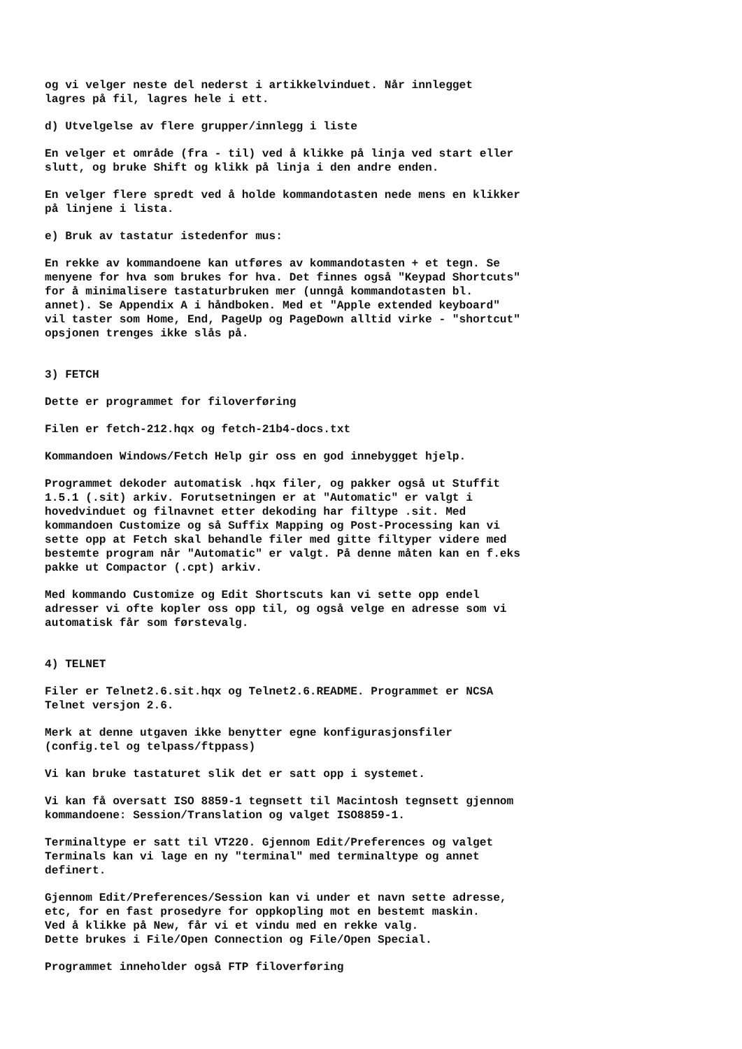og vi velger neste del nederst i artikkelvinduet. Når innlegget lagres på fil, lagres hele i ett.
d) Utvelgelse av flere grupper/innlegg i liste
En velger et område (fra - til) ved å klikke på linja ved start eller slutt, og bruke Shift og klikk på linja i den andre enden.
En velger flere spredt ved å holde kommandotasten nede mens en klikker på linjene i lista.
e) Bruk av tastatur istedenfor mus:
En rekke av kommandoene kan utføres av kommandotasten + et tegn. Se menyene for hva som brukes for hva. Det finnes også "Keypad Shortcuts" for å minimalisere tastaturbruken mer (unngå kommandotasten bl. annet). Se Appendix A i håndboken. Med et "Apple extended keyboard" vil taster som Home, End, PageUp og PageDown alltid virke - "shortcut" opsjonen trenges ikke slås på.
3) FETCH
Dette er programmet for filoverføring
Filen er fetch-212.hqx og fetch-21b4-docs.txt
Kommandoen Windows/Fetch Help gir oss en god innebygget hjelp.
Programmet dekoder automatisk .hqx filer, og pakker også ut Stuffit 1.5.1 (.sit) arkiv. Forutsetningen er at "Automatic" er valgt i hovedvinduet og filnavnet etter dekoding har filtype .sit. Med kommandoen Customize og så Suffix Mapping og Post-Processing kan vi sette opp at Fetch skal behandle filer med gitte filtyper videre med bestemte program når "Automatic" er valgt. På denne måten kan en f.eks pakke ut Compactor (.cpt) arkiv.
Med kommando Customize og Edit Shortscuts kan vi sette opp endel adresser vi ofte kopler oss opp til, og også velge en adresse som vi automatisk får som førstevalg.
4) TELNET
Filer er Telnet2.6.sit.hqx og Telnet2.6.README. Programmet er NCSA Telnet versjon 2.6.
Merk at denne utgaven ikke benytter egne konfigurasjonsfiler (config.tel og telpass/ftppass)
Vi kan bruke tastaturet slik det er satt opp i systemet.
Vi kan få oversatt ISO 8859-1 tegnsett til Macintosh tegnsett gjennom kommandoene: Session/Translation og valget ISO8859-1.
Terminaltype er satt til VT220. Gjennom Edit/Preferences og valget Terminals kan vi lage en ny "terminal" med terminaltype og annet definert.
Gjennom Edit/Preferences/Session kan vi under et navn sette adresse, etc, for en fast prosedyre for oppkopling mot en bestemt maskin. Ved å klikke på New, får vi et vindu med en rekke valg. Dette brukes i File/Open Connection og File/Open Special.
Programmet inneholder også FTP filoverføring